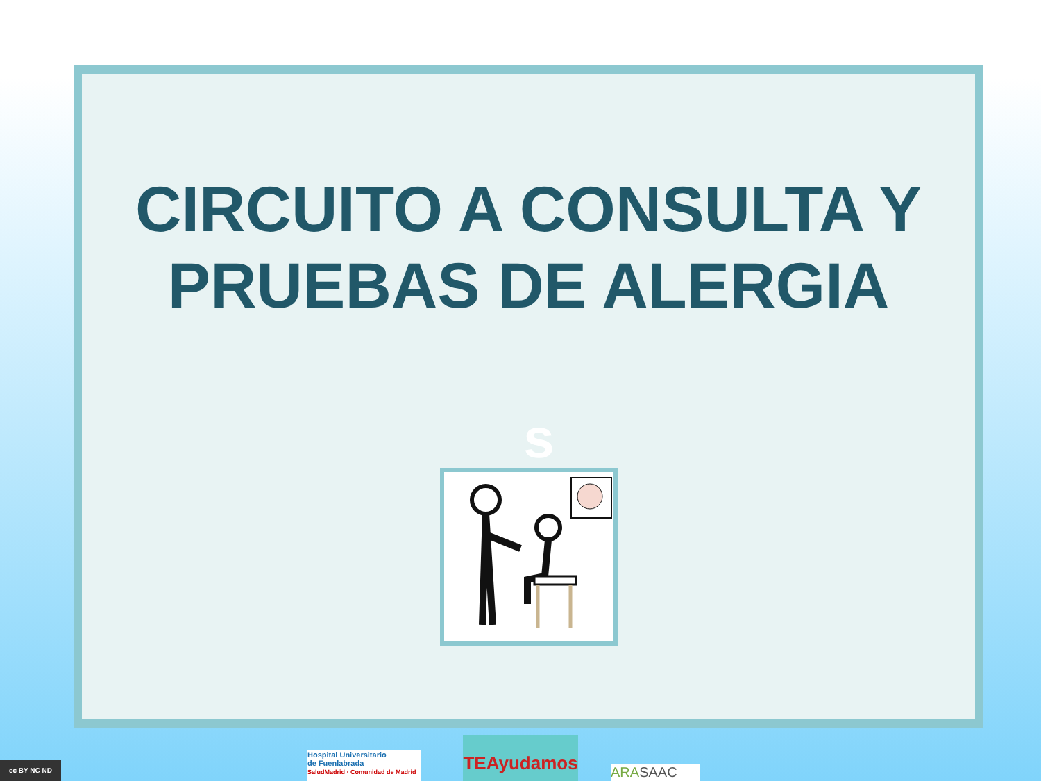CIRCUITO A CONSULTA Y
PRUEBAS DE ALERGIA
s
cc BY NC ND
Hospital Universitario
de Fuenlabrada
SaludMadrid · Comunidad de Madrid
TEAyudamos ARASAAC